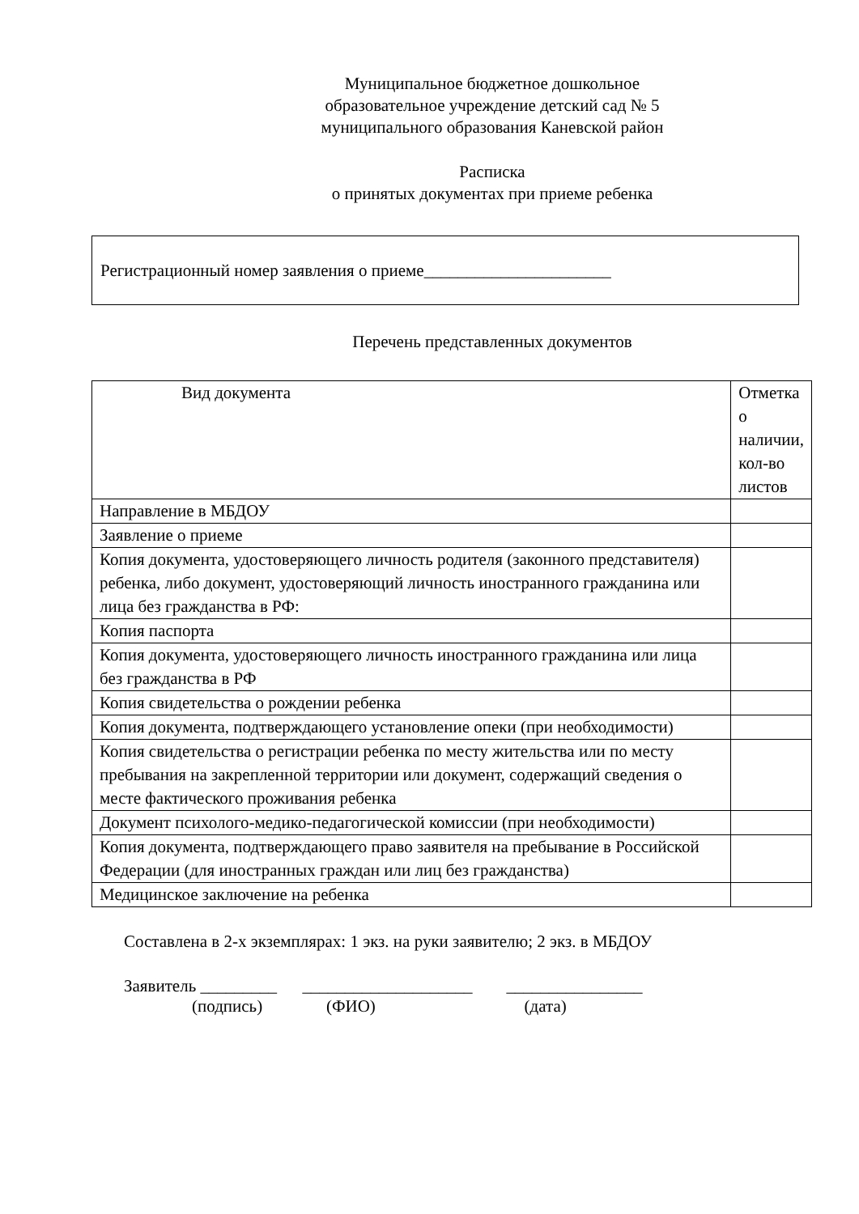Муниципальное бюджетное дошкольное
образовательное учреждение детский сад № 5
муниципального образования Каневской район
Расписка
о принятых документах при приеме ребенка
Регистрационный номер заявления о приеме______________________
Перечень представленных документов
| Вид документа | Отметка о наличии, кол-во листов |
| --- | --- |
| Направление в МБДОУ | |
| Заявление о приеме | |
| Копия документа, удостоверяющего личность родителя (законного представителя) ребенка, либо документ, удостоверяющий личность иностранного гражданина или лица без гражданства в РФ: | |
| Копия паспорта | |
| Копия документа, удостоверяющего личность иностранного гражданина или лица без гражданства в РФ | |
| Копия свидетельства о рождении ребенка | |
| Копия документа, подтверждающего установление опеки (при необходимости) | |
| Копия свидетельства о регистрации ребенка по месту жительства или по месту пребывания на закрепленной территории или документ, содержащий сведения о месте фактического проживания ребенка | |
| Документ психолого-медико-педагогической комиссии (при необходимости) | |
| Копия документа, подтверждающего право заявителя на пребывание в Российской Федерации (для иностранных граждан или лиц без гражданства) | |
| Медицинское заключение на ребенка | |
Составлена в 2-х экземплярах: 1 экз. на руки заявителю; 2 экз. в МБДОУ
Заявитель _________ ____________________ ________________
(подпись) (ФИО) (дата)